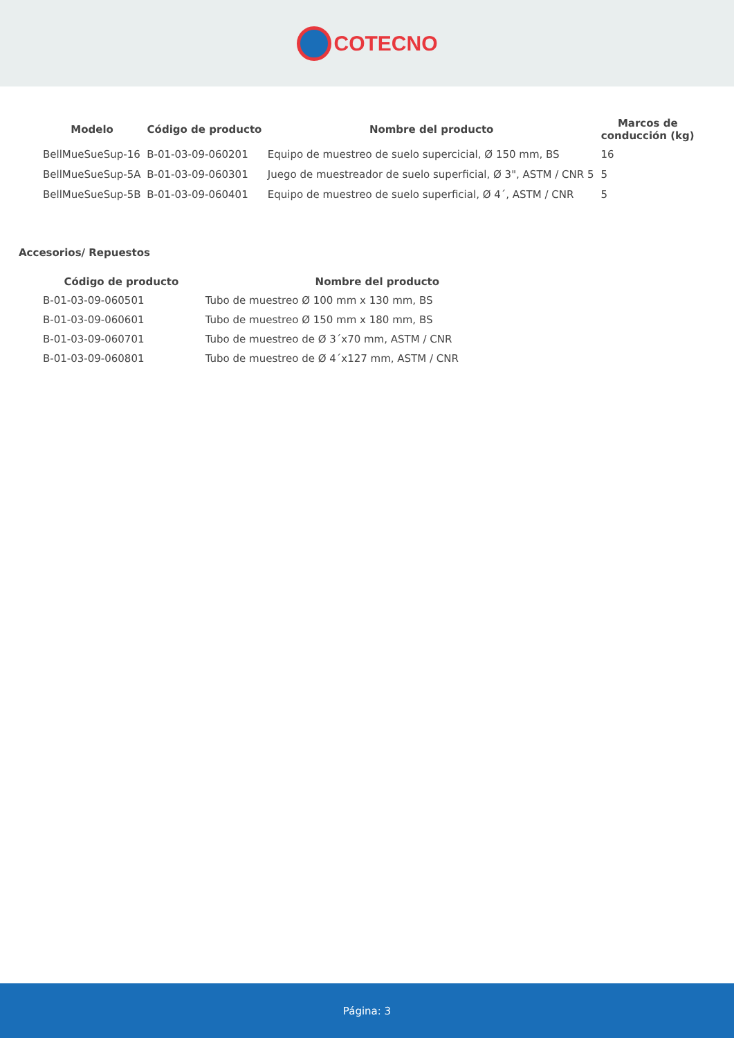COTECNO
| Modelo | Código de producto | Nombre del producto | Marcos de conducción (kg) |
| --- | --- | --- | --- |
| BellMueSueSup-16 | B-01-03-09-060201 | Equipo de muestreo de suelo supercicial, Ø 150 mm, BS | 16 |
| BellMueSueSup-5A | B-01-03-09-060301 | Juego de muestreador de suelo superficial, Ø 3", ASTM / CNR 5 | 5 |
| BellMueSueSup-5B | B-01-03-09-060401 | Equipo de muestreo de suelo superficial, Ø 4´, ASTM / CNR | 5 |
Accesorios/ Repuestos
| Código de producto | Nombre del producto |
| --- | --- |
| B-01-03-09-060501 | Tubo de muestreo Ø 100 mm x 130 mm, BS |
| B-01-03-09-060601 | Tubo de muestreo Ø 150 mm x 180 mm, BS |
| B-01-03-09-060701 | Tubo de muestreo de Ø 3´x70 mm, ASTM / CNR |
| B-01-03-09-060801 | Tubo de muestreo de Ø 4´x127 mm, ASTM / CNR |
Página: 3